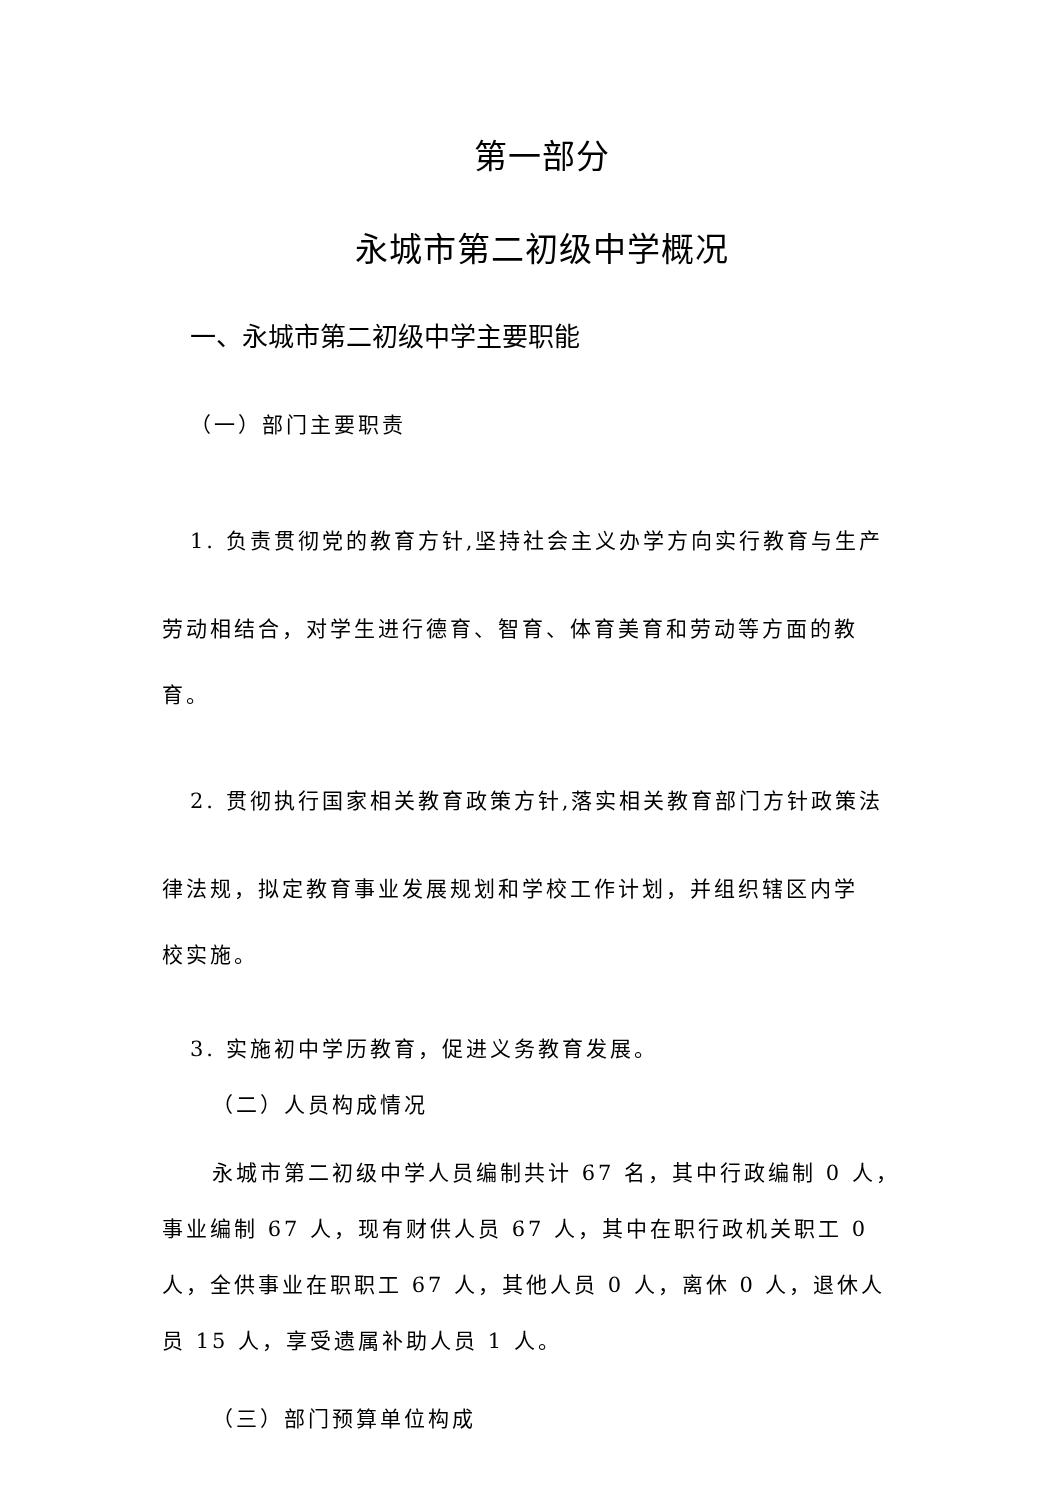第一部分
永城市第二初级中学概况
一、永城市第二初级中学主要职能
（一）部门主要职责
1. 负责贯彻党的教育方针,坚持社会主义办学方向实行教育与生产劳动相结合，对学生进行德育、智育、体育美育和劳动等方面的教
育。
2. 贯彻执行国家相关教育政策方针,落实相关教育部门方针政策法律法规，拟定教育事业发展规划和学校工作计划，并组织辖区内学
校实施。
3. 实施初中学历教育，促进义务教育发展。
（二）人员构成情况
永城市第二初级中学人员编制共计 67 名，其中行政编制 0 人，事业编制 67 人，现有财供人员 67 人，其中在职行政机关职工 0 人，全供事业在职职工 67 人，其他人员 0 人，离休 0 人，退休人员 15 人，享受遗属补助人员 1 人。
（三）部门预算单位构成